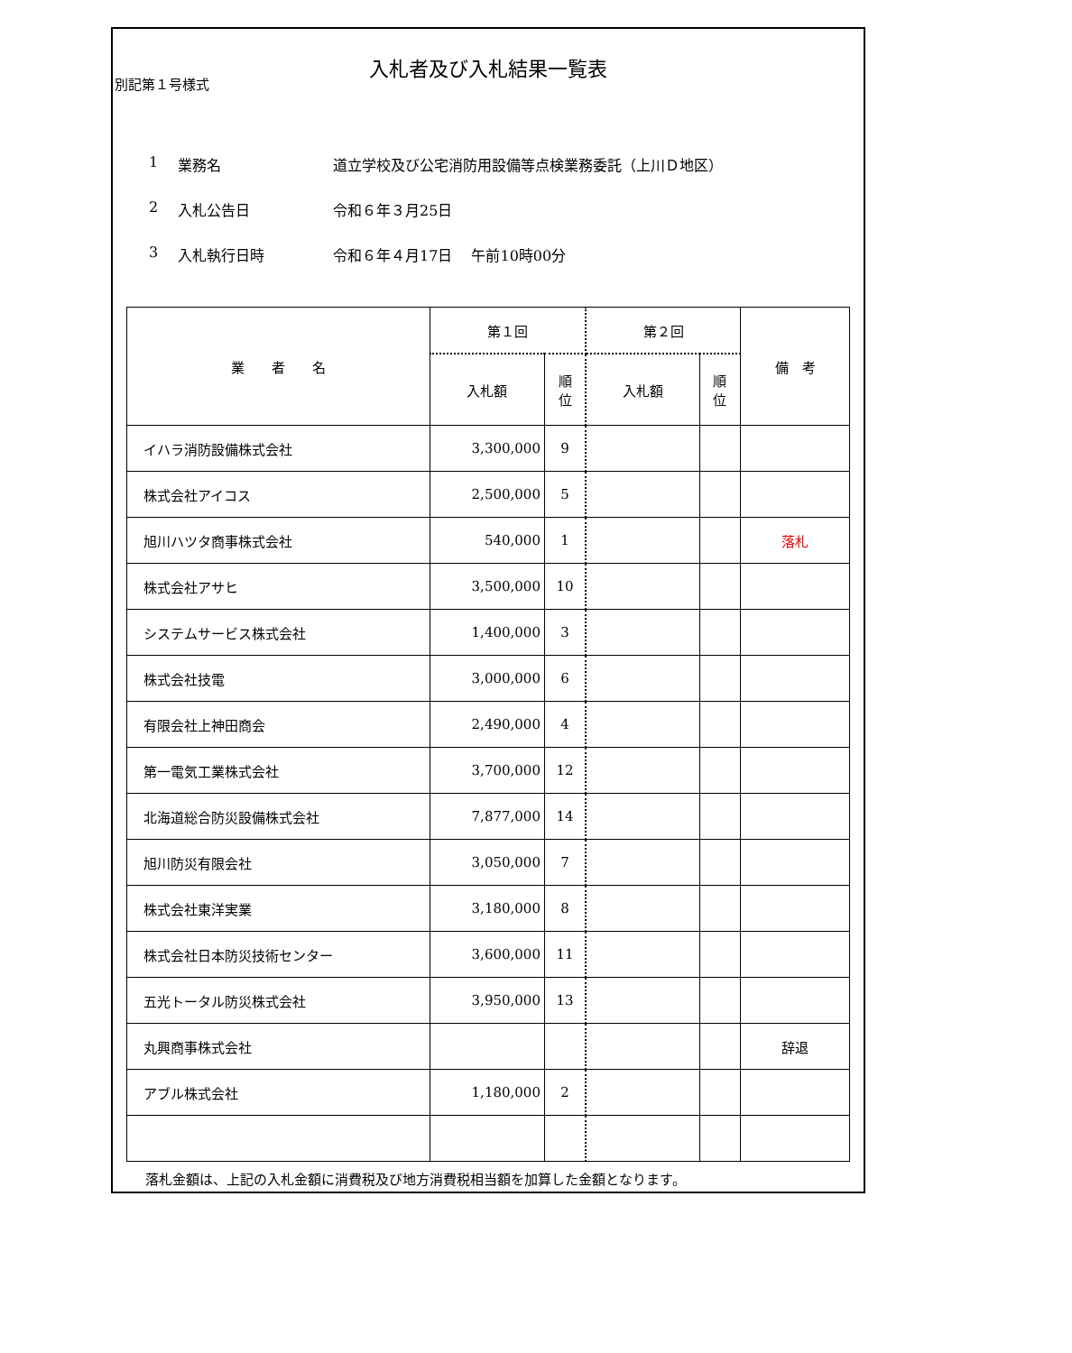別記第１号様式
入札者及び入札結果一覧表
1 業務名 道立学校及び公宅消防用設備等点検業務委託（上川Ｄ地区）
2 入札公告日 令和６年３月25日
3 入札執行日時 令和６年４月17日　 午前10時00分
| 業 者 名 | 第１回 | | 第２回 | | 備 考 |
| --- | --- | --- | --- | --- | --- |
| | 入札額 | 順 位 | 入札額 | 順 位 | |
| イハラ消防設備株式会社 | 3,300,000 | 9 | | | |
| 株式会社アイコス | 2,500,000 | 5 | | | |
| 旭川ハツタ商事株式会社 | 540,000 | 1 | | | 落札 |
| 株式会社アサヒ | 3,500,000 | 10 | | | |
| システムサービス株式会社 | 1,400,000 | 3 | | | |
| 株式会社技電 | 3,000,000 | 6 | | | |
| 有限会社上神田商会 | 2,490,000 | 4 | | | |
| 第一電気工業株式会社 | 3,700,000 | 12 | | | |
| 北海道総合防災設備株式会社 | 7,877,000 | 14 | | | |
| 旭川防災有限会社 | 3,050,000 | 7 | | | |
| 株式会社東洋実業 | 3,180,000 | 8 | | | |
| 株式会社日本防災技術センター | 3,600,000 | 11 | | | |
| 五光トータル防災株式会社 | 3,950,000 | 13 | | | |
| 丸興商事株式会社 | | | | | 辞退 |
| アブル株式会社 | 1,180,000 | 2 | | | |
落札金額は、上記の入札金額に消費税及び地方消費税相当額を加算した金額となります。